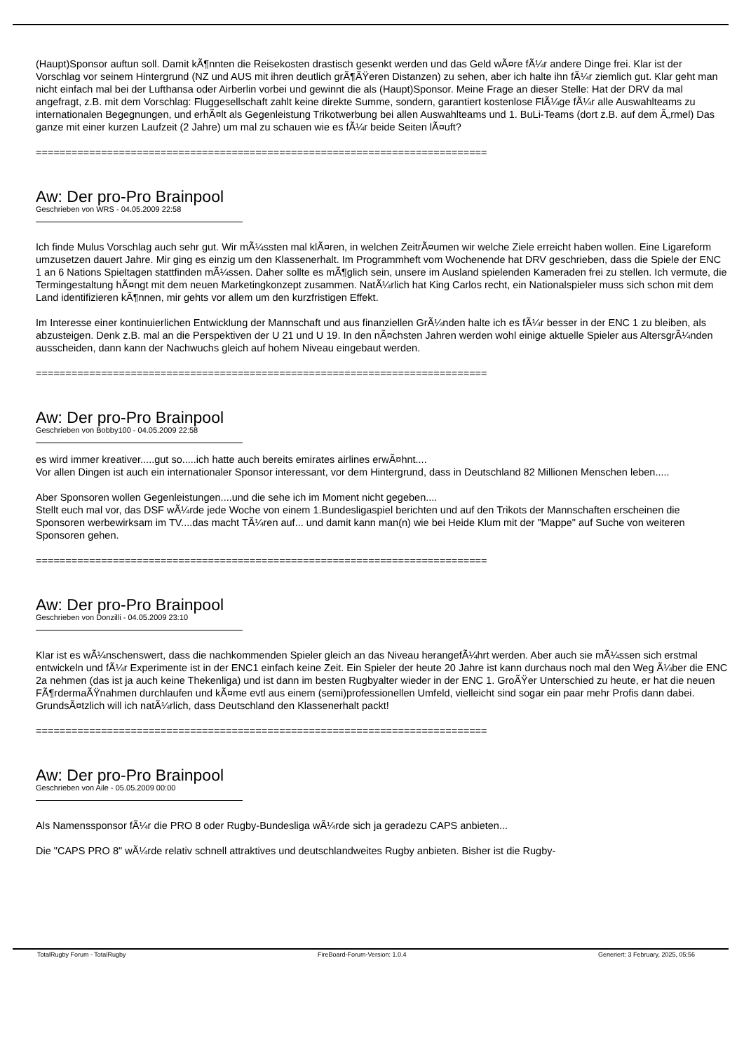(Haupt)Sponsor auftun soll. Damit kÃ¶nnten die Reisekosten drastisch gesenkt werden und das Geld wÃ¤re fÃ¼r andere Dinge frei. Klar ist der Vorschlag vor seinem Hintergrund (NZ und AUS mit ihren deutlich grÃ¶ÃŸeren Distanzen) zu sehen, aber ich halte ihn fÃ¼r ziemlich gut. Klar geht man nicht einfach mal bei der Lufthansa oder Airberlin vorbei und gewinnt die als (Haupt)Sponsor. Meine Frage an dieser Stelle: Hat der DRV da mal angefragt, z.B. mit dem Vorschlag: Fluggesellschaft zahlt keine direkte Summe, sondern, garantiert kostenlose FlÃ¼ge fÃ¼r alle Auswahlteams zu internationalen Begegnungen, und erhÃ¤lt als Gegenleistung Trikotwerbung bei allen Auswahlteams und 1. BuLi-Teams (dort z.B. auf dem Ã„rmel) Das ganze mit einer kurzen Laufzeit (2 Jahre) um mal zu schauen wie es fÃ¼r beide Seiten lÃ¤uft?
============================================================================
Aw: Der pro-Pro Brainpool
Geschrieben von WRS - 04.05.2009 22:58
Ich finde Mulus Vorschlag auch sehr gut. Wir mÃ¼ssten mal klÃ¤ren, in welchen ZeitrÃ¤umen wir welche Ziele erreicht haben wollen. Eine Ligareform umzusetzen dauert Jahre. Mir ging es einzig um den Klassenerhalt. Im Programmheft vom Wochenende hat DRV geschrieben, dass die Spiele der ENC 1 an 6 Nations Spieltagen stattfinden mÃ¼ssen. Daher sollte es mÃ¶glich sein, unsere im Ausland spielenden Kameraden frei zu stellen. Ich vermute, die Termingestaltung hÃ¤ngt mit dem neuen Marketingkonzept zusammen. NatÃ¼rlich hat King Carlos recht, ein Nationalspieler muss sich schon mit dem Land identifizieren kÃ¶nnen, mir gehts vor allem um den kurzfristigen Effekt.
Im Interesse einer kontinuierlichen Entwicklung der Mannschaft und aus finanziellen GrÃ¼nden halte ich es fÃ¼r besser in der ENC 1 zu bleiben, als abzusteigen. Denk z.B. mal an die Perspektiven der U 21 und U 19. In den nÃ¤chsten Jahren werden wohl einige aktuelle Spieler aus AltersgrÃ¼nden ausscheiden, dann kann der Nachwuchs gleich auf hohem Niveau eingebaut werden.
============================================================================
Aw: Der pro-Pro Brainpool
Geschrieben von Bobby100 - 04.05.2009 22:58
es wird immer kreativer.....gut so.....ich hatte auch bereits emirates airlines erwÃ¤hnt....
Vor allen Dingen ist auch ein internationaler Sponsor interessant, vor dem Hintergrund, dass in Deutschland 82 Millionen Menschen leben.....
Aber Sponsoren wollen Gegenleistungen....und die sehe ich im Moment nicht gegeben....
Stellt euch mal vor, das DSF wÃ¼rde jede Woche von einem 1.Bundesligaspiel berichten und auf den Trikots der Mannschaften erscheinen die Sponsoren werbewirksam im TV....das macht TÃ¼ren auf... und damit kann man(n) wie bei Heide Klum mit der "Mappe" auf Suche von weiteren Sponsoren gehen.
============================================================================
Aw: Der pro-Pro Brainpool
Geschrieben von Donzilli - 04.05.2009 23:10
Klar ist es wÃ¼nschenswert, dass die nachkommenden Spieler gleich an das Niveau herangefÃ¼hrt werden. Aber auch sie mÃ¼ssen sich erstmal entwickeln und fÃ¼r Experimente ist in der ENC1 einfach keine Zeit. Ein Spieler der heute 20 Jahre ist kann durchaus noch mal den Weg Ã¼ber die ENC 2a nehmen (das ist ja auch keine Thekenliga) und ist dann im besten Rugbyalter wieder in der ENC 1. GroÃŸer Unterschied zu heute, er hat die neuen FÃ¶rdermaÃŸnahmen durchlaufen und kÃ¤me evtl aus einem (semi)professionellen Umfeld, vielleicht sind sogar ein paar mehr Profis dann dabei. GrundsÃ¤tzlich will ich natÃ¼rlich, dass Deutschland den Klassenerhalt packt!
============================================================================
Aw: Der pro-Pro Brainpool
Geschrieben von Aile - 05.05.2009 00:00
Als Namenssponsor fÃ¼r die PRO 8 oder Rugby-Bundesliga wÃ¼rde sich ja geradezu CAPS anbieten...
Die "CAPS PRO 8" wÃ¼rde relativ schnell attraktives und deutschlandweites Rugby anbieten. Bisher ist die Rugby-
TotalRugby Forum - TotalRugby FireBoard-Forum-Version: 1.0.4 Generiert: 3 February, 2025, 05:56